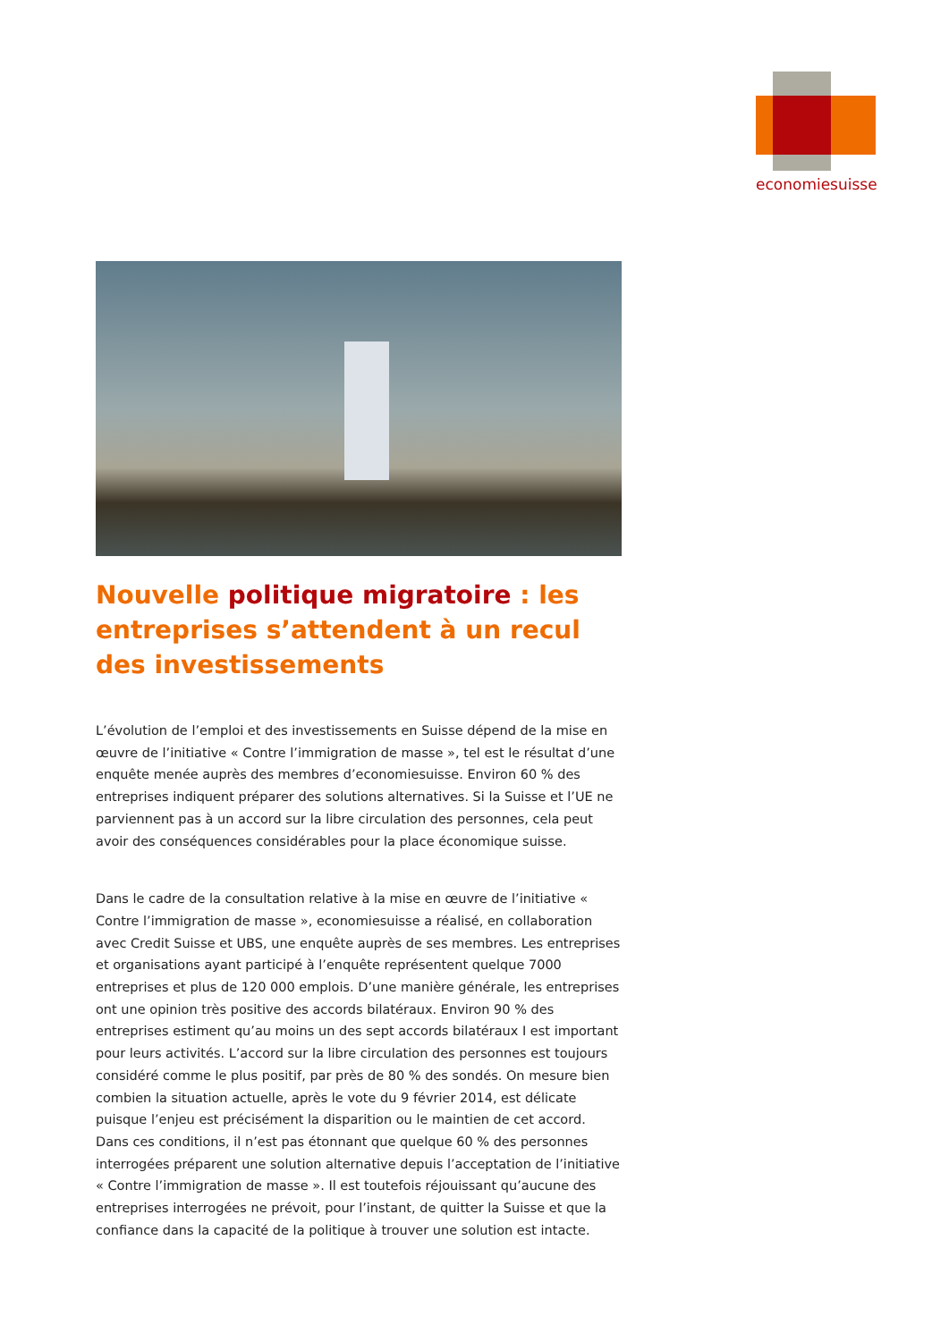economiesuisse
Nouvelle politique migratoire : les entreprises s’attendent à un recul des investissements
L’évolution de l’emploi et des investissements en Suisse dépend de la mise en œuvre de l’initiative « Contre l’immigration de masse », tel est le résultat d’une enquête menée auprès des membres d’economiesuisse. Environ 60 % des entreprises indiquent préparer des solutions alternatives. Si la Suisse et l’UE ne parviennent pas à un accord sur la libre circulation des personnes, cela peut avoir des conséquences considérables pour la place économique suisse.
Dans le cadre de la consultation relative à la mise en œuvre de l’initiative « Contre l’immigration de masse », economiesuisse a réalisé, en collaboration avec Credit Suisse et UBS, une enquête auprès de ses membres. Les entreprises et organisations ayant participé à l’enquête représentent quelque 7000 entreprises et plus de 120 000 emplois. D’une manière générale, les entreprises ont une opinion très positive des accords bilatéraux. Environ 90 % des entreprises estiment qu’au moins un des sept accords bilatéraux I est important pour leurs activités. L’accord sur la libre circulation des personnes est toujours considéré comme le plus positif, par près de 80 % des sondés. On mesure bien combien la situation actuelle, après le vote du 9 février 2014, est délicate puisque l’enjeu est précisément la disparition ou le maintien de cet accord. Dans ces conditions, il n’est pas étonnant que quelque 60 % des personnes interrogées préparent une solution alternative depuis l’acceptation de l’initiative « Contre l’immigration de masse ». Il est toutefois réjouissant qu’aucune des entreprises interrogées ne prévoit, pour l’instant, de quitter la Suisse et que la confiance dans la capacité de la politique à trouver une solution est intacte.